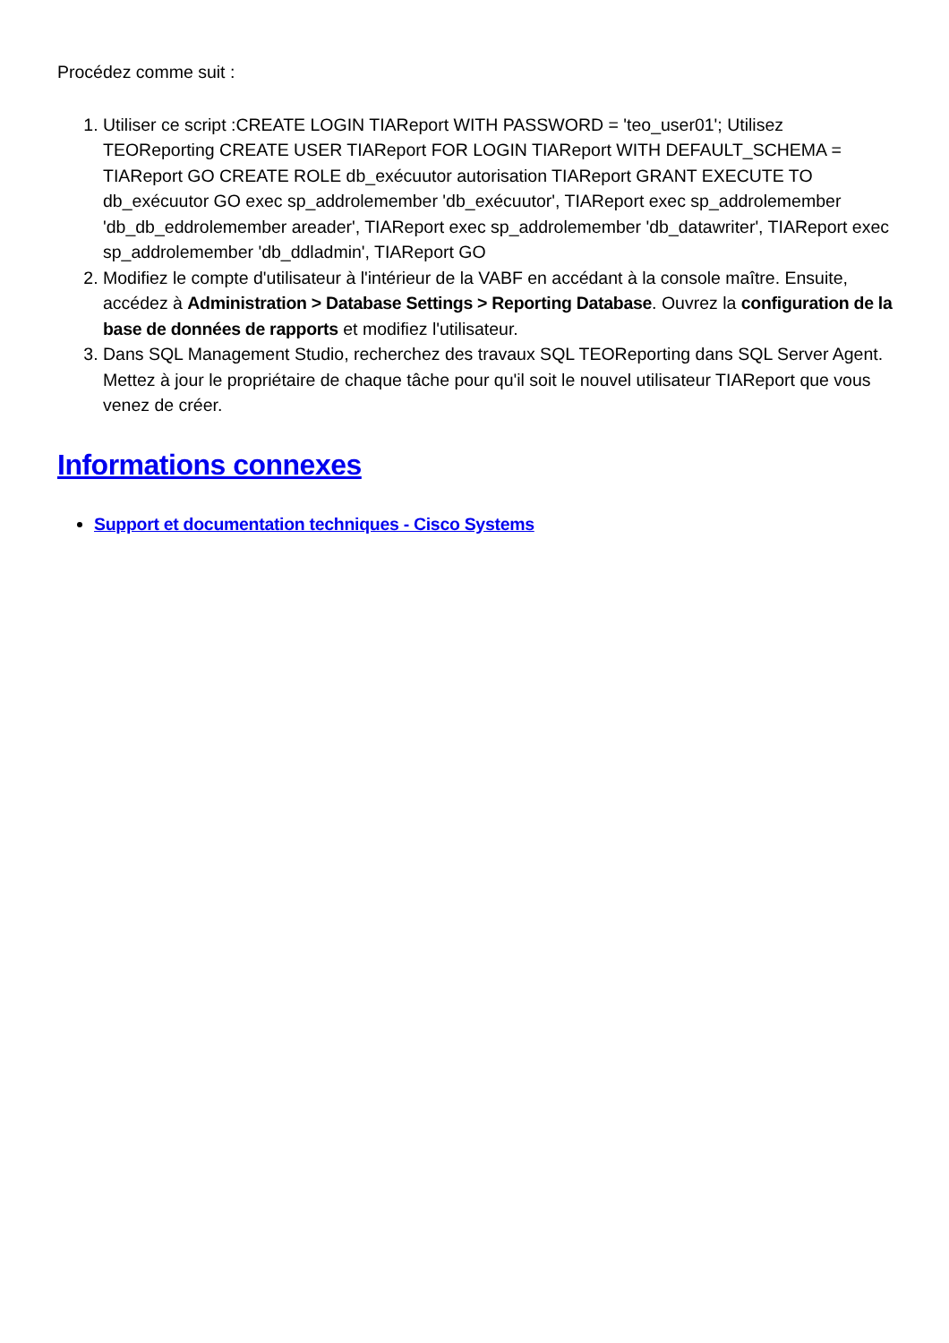Procédez comme suit :
1. Utiliser ce script :CREATE LOGIN TIAReport WITH PASSWORD = 'teo_user01'; Utilisez TEOReporting CREATE USER TIAReport FOR LOGIN TIAReport WITH DEFAULT_SCHEMA = TIAReport GO CREATE ROLE db_exécuutor autorisation TIAReport GRANT EXECUTE TO db_exécuutor GO exec sp_addrolemember 'db_exécuutor', TIAReport exec sp_addrolemember 'db_db_eddrolemember areader', TIAReport exec sp_addrolemember 'db_datawriter', TIAReport exec sp_addrolemember 'db_ddladmin', TIAReport GO
2. Modifiez le compte d'utilisateur à l'intérieur de la VABF en accédant à la console maître. Ensuite, accédez à Administration > Database Settings > Reporting Database. Ouvrez la configuration de la base de données de rapports et modifiez l'utilisateur.
3. Dans SQL Management Studio, recherchez des travaux SQL TEOReporting dans SQL Server Agent. Mettez à jour le propriétaire de chaque tâche pour qu'il soit le nouvel utilisateur TIAReport que vous venez de créer.
Informations connexes
Support et documentation techniques - Cisco Systems